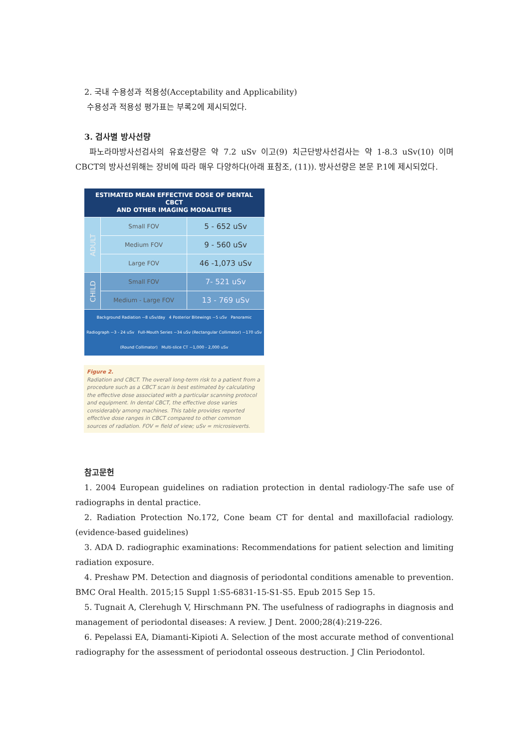2. 국내 수용성과 적용성(Acceptability and Applicability)
수용성과 적용성 평가표는 부록2에 제시되었다.
3. 검사별 방사선량
파노라마방사선검사의 유효선량은 약 7.2 uSv 이고(9) 치근단방사선검사는 약 1-8.3 uSv(10) 이며 CBCT의 방사선위해는 장비에 따라 매우 다양하다(아래 표참조, (11)). 방사선량은 본문 P.1에 제시되었다.
| ESTIMATED MEAN EFFECTIVE DOSE OF DENTAL CBCT AND OTHER IMAGING MODALITIES | | |
| --- | --- | --- |
| ADULT | Small FOV | 5 - 652 uSv |
| | Medium FOV | 9 - 560 uSv |
| | Large FOV | 46 -1,073 uSv |
| CHILD | Small FOV | 7- 521 uSv |
| | Medium - Large FOV | 13 - 769 uSv |
| Background Radiation ~8 uSv/day 4 Posterior Bitewings ~5 uSv Panoramic Radiograph ~3 - 24 uSv Full-Mouth Series ~34 uSv (Rectangular Collimator) ~170 uSv (Round Collimator) Multi-slice CT ~1,000 - 2,000 uSv | | |
Figure 2.
Radiation and CBCT. The overall long-term risk to a patient from a procedure such as a CBCT scan is best estimated by calculating the effective dose associated with a particular scanning protocol and equipment. In dental CBCT, the effective dose varies considerably among machines. This table provides reported effective dose ranges in CBCT compared to other common sources of radiation. FOV = field of view; uSv = microsieverts.
참고문헌
1. 2004 European guidelines on radiation protection in dental radiology-The safe use of radiographs in dental practice.
2. Radiation Protection No.172, Cone beam CT for dental and maxillofacial radiology. (evidence-based guidelines)
3. ADA D. radiographic examinations: Recommendations for patient selection and limiting radiation exposure.
4. Preshaw PM. Detection and diagnosis of periodontal conditions amenable to prevention. BMC Oral Health. 2015;15 Suppl 1:S5-6831-15-S1-S5. Epub 2015 Sep 15.
5. Tugnait A, Clerehugh V, Hirschmann PN. The usefulness of radiographs in diagnosis and management of periodontal diseases: A review. J Dent. 2000;28(4):219-226.
6. Pepelassi EA, Diamanti-Kipioti A. Selection of the most accurate method of conventional radiography for the assessment of periodontal osseous destruction. J Clin Periodontol.